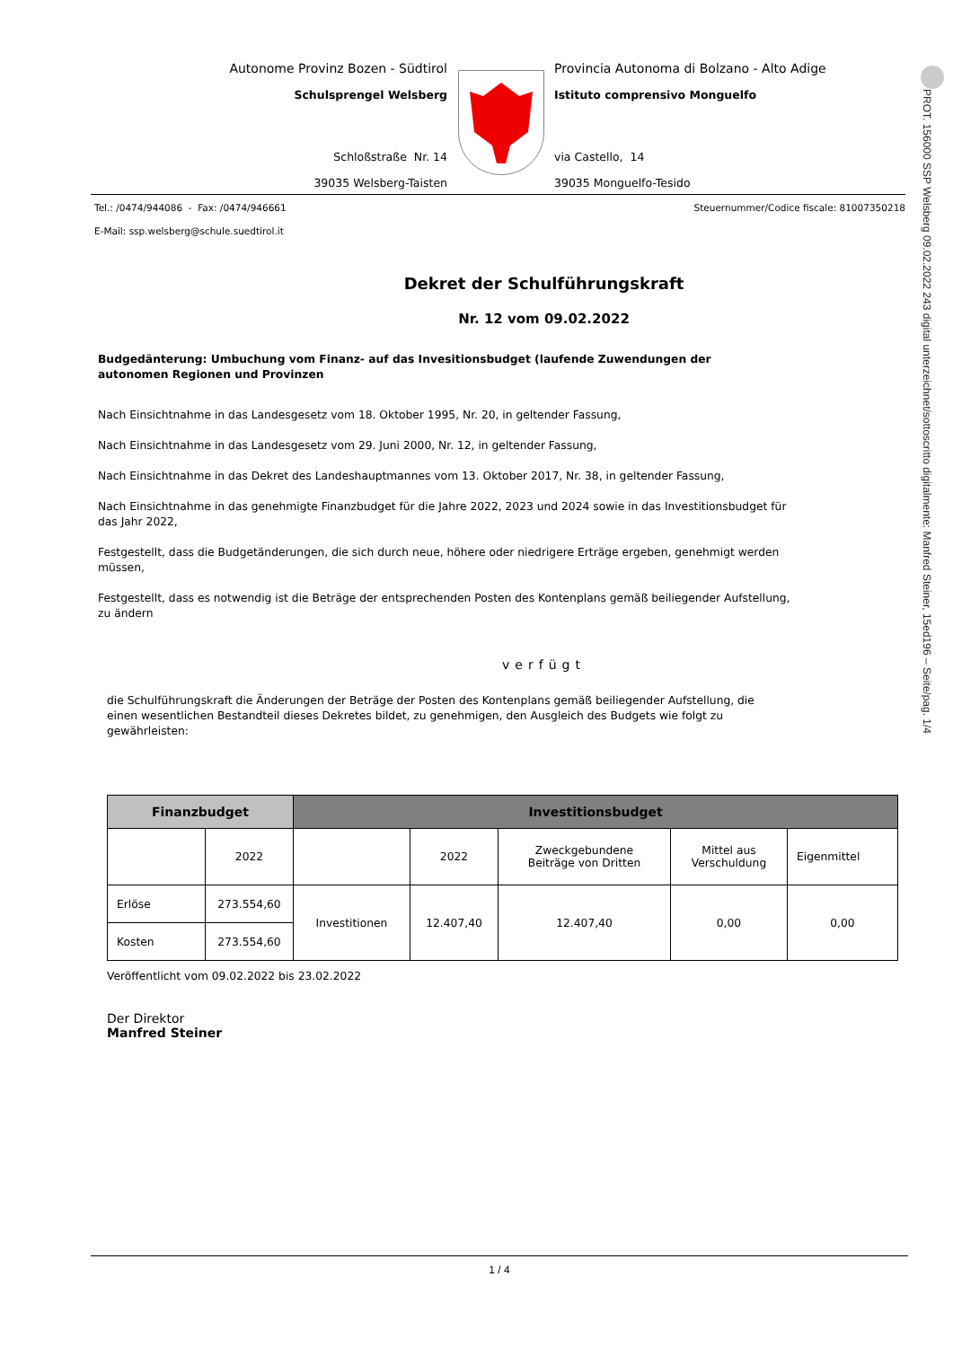Autonome Provinz Bozen - Südtirol
Schulsprengel Welsberg
Schloßstraße Nr. 14
39035 Welsberg-Taisten
Provincia Autonoma di Bolzano - Alto Adige
Istituto comprensivo Monguelfo
via Castello, 14
39035 Monguelfo-Tesido
Tel.: /0474/944086 - Fax: /0474/946661 Steuernummer/Codice fiscale: 81007350218
E-Mail: ssp.welsberg@schule.suedtirol.it
Dekret der Schulführungskraft
Nr. 12 vom 09.02.2022
Budgedänterung: Umbuchung vom Finanz- auf das Invesitionsbudget (laufende Zuwendungen der autonomen Regionen und Provinzen
Nach Einsichtnahme in das Landesgesetz vom 18. Oktober 1995, Nr. 20, in geltender Fassung,
Nach Einsichtnahme in das Landesgesetz vom 29. Juni 2000, Nr. 12, in geltender Fassung,
Nach Einsichtnahme in das Dekret des Landeshauptmannes vom 13. Oktober 2017, Nr. 38, in geltender Fassung,
Nach Einsichtnahme in das genehmigte Finanzbudget für die Jahre 2022, 2023 und 2024 sowie in das Investitionsbudget für das Jahr 2022,
Festgestellt, dass die Budgetänderungen, die sich durch neue, höhere oder niedrigere Erträge ergeben, genehmigt werden müssen,
Festgestellt, dass es notwendig ist die Beträge der entsprechenden Posten des Kontenplans gemäß beiliegender Aufstellung, zu ändern
verfügt
die Schulführungskraft die Änderungen der Beträge der Posten des Kontenplans gemäß beiliegender Aufstellung, die einen wesentlichen Bestandteil dieses Dekretes bildet, zu genehmigen, den Ausgleich des Budgets wie folgt zu gewährleisten:
| Finanzbudget | | Investitionsbudget | | | | |
| --- | --- | --- | --- | --- | --- | --- |
| | 2022 | | 2022 | Zweckgebundene Beiträge von Dritten | Mittel aus Verschuldung | Eigenmittel |
| Erlöse | 273.554,60 | Investitionen | 12.407,40 | 12.407,40 | 0,00 | 0,00 |
| Kosten | 273.554,60 | | | | | |
Veröffentlicht vom 09.02.2022 bis 23.02.2022
Der Direktor
Manfred Steiner
1 / 4
PROT. 156000 SSP Welsberg 09.02.2022 243 digital unterzeichnet/sottoscritto digitalmente: Manfred Steiner, 15ed196 – Seite/pag. 1/4